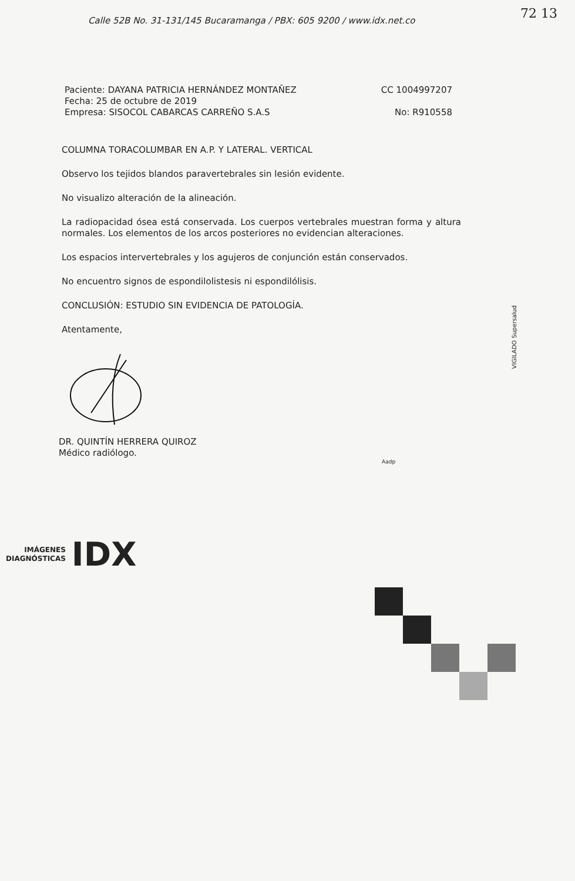72 13
Calle 52B No. 31-131/145 Bucaramanga / PBX: 605 9200 / www.idx.net.co
Paciente: DAYANA PATRICIA HERNÁNDEZ MONTAÑEZ CC 1004997207
Fecha: 25 de octubre de 2019
Empresa: SISOCOL CABARCAS CARREÑO S.A.S No: R910558
COLUMNA TORACOLUMBAR EN A.P. Y LATERAL. VERTICAL
Observo los tejidos blandos paravertebrales sin lesión evidente.
No visualizo alteración de la alineación.
La radiopacidad ósea está conservada. Los cuerpos vertebrales muestran forma y altura normales. Los elementos de los arcos posteriores no evidencian alteraciones.
Los espacios intervertebrales y los agujeros de conjunción están conservados.
No encuentro signos de espondilolistesis ni espondilólisis.
CONCLUSIÓN: ESTUDIO SIN EVIDENCIA DE PATOLOGÍA.
Atentamente,
DR. QUINTÍN HERRERA QUIROZ
Médico radiólogo.
Aadp
IMÁGENES
DIAGNÓSTICAS
IDX
VIGILADO Supersalud